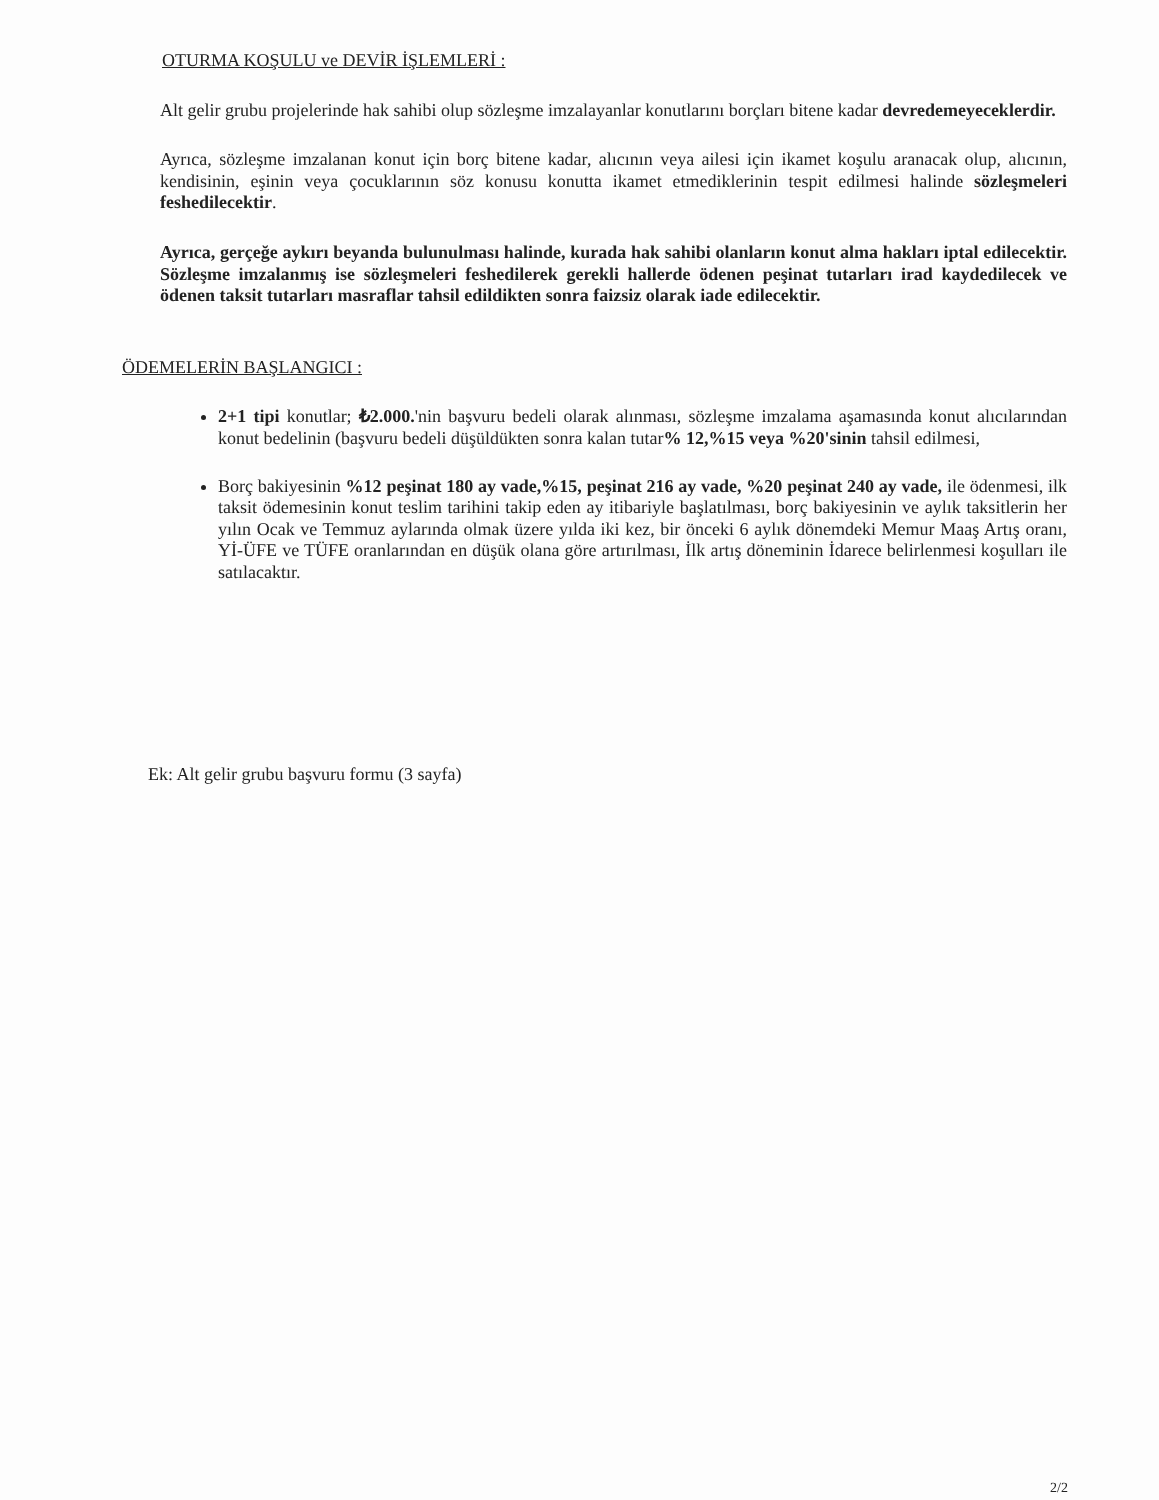OTURMA KOŞULU ve DEVİR İŞLEMLERİ :
Alt gelir grubu projelerinde hak sahibi olup sözleşme imzalayanlar konutlarını borçları bitene kadar devredemeyeceklerdir.
Ayrıca, sözleşme imzalanan konut için borç bitene kadar, alıcının veya ailesi için ikamet koşulu aranacak olup, alıcının, kendisinin, eşinin veya çocuklarının söz konusu konutta ikamet etmediklerinin tespit edilmesi halinde sözleşmeleri feshedilecektir.
Ayrıca, gerçeğe aykırı beyanda bulunulması halinde, kurada hak sahibi olanların konut alma hakları iptal edilecektir. Sözleşme imzalanmış ise sözleşmeleri feshedilerek gerekli hallerde ödenen peşinat tutarları irad kaydedilecek ve ödenen taksit tutarları masraflar tahsil edildikten sonra faizsiz olarak iade edilecektir.
ÖDEMELERİN BAŞLANGICI :
2+1 tipi konutlar; ₺2.000.'nin başvuru bedeli olarak alınması, sözleşme imzalama aşamasında konut alıcılarından konut bedelinin (başvuru bedeli düşüldükten sonra kalan tutar% 12,%15 veya %20'sinin tahsil edilmesi,
Borç bakiyesinin %12 peşinat 180 ay vade,%15, peşinat 216 ay vade, %20 peşinat 240 ay vade, ile ödenmesi, ilk taksit ödemesinin konut teslim tarihini takip eden ay itibariyle başlatılması, borç bakiyesinin ve aylık taksitlerin her yılın Ocak ve Temmuz aylarında olmak üzere yılda iki kez, bir önceki 6 aylık dönemdeki Memur Maaş Artış oranı, Yİ-ÜFE ve TÜFE oranlarından en düşük olana göre artırılması, İlk artış döneminin İdarece belirlenmesi koşulları ile satılacaktır.
Ek: Alt gelir grubu başvuru formu (3 sayfa)
2/2